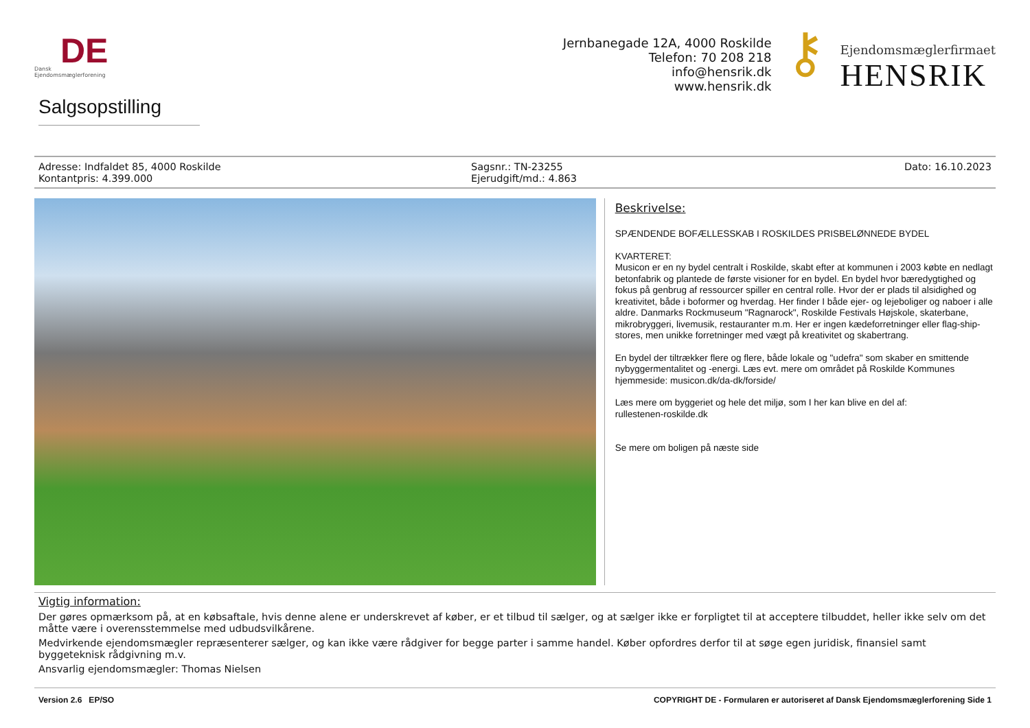DE
Dansk
Ejendomsmæglerforening
Jernbanegade 12A, 4000 Roskilde
Telefon: 70 208 218
info@hensrik.dk
www.hensrik.dk
⚷
Ejendomsmæglerfirmaet
HENSRIK
Salgsopstilling
Adresse: Indfaldet 85, 4000 Roskilde
Kontantpris: 4.399.000
Sagsnr.: TN-23255
Ejerudgift/md.: 4.863
Dato: 16.10.2023
Beskrivelse:
SPÆNDENDE BOFÆLLESSKAB I ROSKILDES PRISBELØNNEDE BYDEL
KVARTERET:
Musicon er en ny bydel centralt i Roskilde, skabt efter at kommunen i 2003 købte en nedlagt betonfabrik og plantede de første visioner for en bydel. En bydel hvor bæredygtighed og fokus på genbrug af ressourcer spiller en central rolle. Hvor der er plads til alsidighed og kreativitet, både i boformer og hverdag. Her finder I både ejer- og lejeboliger og naboer i alle aldre. Danmarks Rockmuseum "Ragnarock", Roskilde Festivals Højskole, skaterbane, mikrobryggeri, livemusik, restauranter m.m. Her er ingen kædeforretninger eller flag-ship-stores, men unikke forretninger med vægt på kreativitet og skabertrang.
En bydel der tiltrækker flere og flere, både lokale og "udefra" som skaber en smittende nybyggermentalitet og -energi. Læs evt. mere om området på Roskilde Kommunes hjemmeside: musicon.dk/da-dk/forside/
Læs mere om byggeriet og hele det miljø, som I her kan blive en del af:
rullestenen-roskilde.dk
Se mere om boligen på næste side
Vigtig information:
Der gøres opmærksom på, at en købsaftale, hvis denne alene er underskrevet af køber, er et tilbud til sælger, og at sælger ikke er forpligtet til at acceptere tilbuddet, heller ikke selv om det måtte være i overensstemmelse med udbudsvilkårene.
Medvirkende ejendomsmægler repræsenterer sælger, og kan ikke være rådgiver for begge parter i samme handel. Køber opfordres derfor til at søge egen juridisk, finansiel samt byggeteknisk rådgivning m.v.
Ansvarlig ejendomsmægler: Thomas Nielsen
Version 2.6 EP/SO COPYRIGHT DE - Formularen er autoriseret af Dansk Ejendomsmæglerforening Side 1